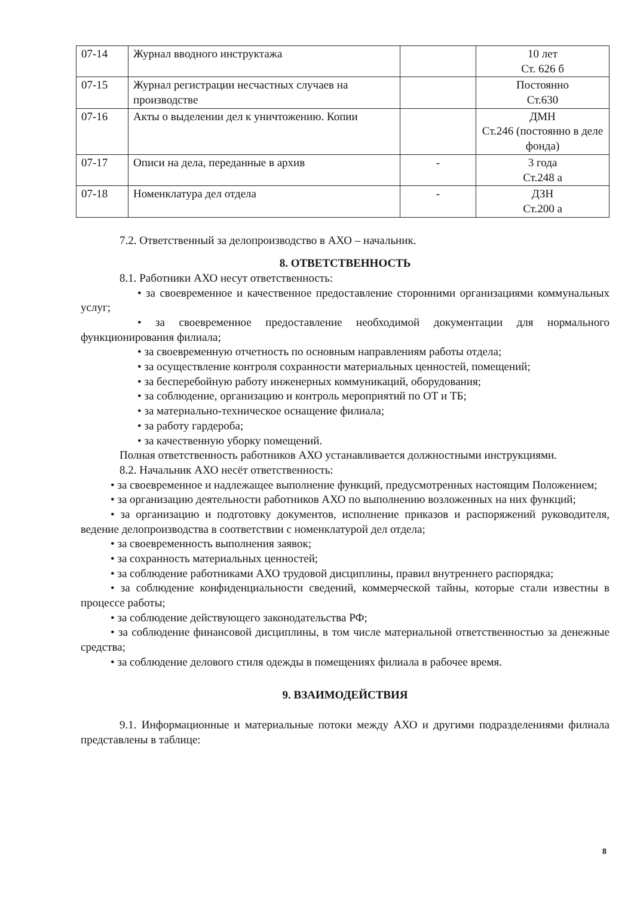| 07-14 | Журнал вводного инструктажа | | 10 лет Ст. 626 б |
| 07-15 | Журнал регистрации несчастных случаев на производстве | | Постоянно Ст.630 |
| 07-16 | Акты о выделении дел к уничтожению. Копии | | ДМН Ст.246 (постоянно в деле фонда) |
| 07-17 | Описи на дела, переданные в архив | - | 3 года Ст.248 а |
| 07-18 | Номенклатура дел отдела | - | ДЗН Ст.200 а |
7.2. Ответственный за делопроизводство в АХО – начальник.
8. ОТВЕТСТВЕННОСТЬ
8.1. Работники АХО несут ответственность:
• за своевременное и качественное предоставление сторонними организациями коммунальных услуг;
• за своевременное предоставление необходимой документации для нормального функционирования филиала;
• за своевременную отчетность по основным направлениям работы отдела;
• за осуществление контроля сохранности материальных ценностей, помещений;
• за бесперебойную работу инженерных коммуникаций, оборудования;
• за соблюдение, организацию и контроль мероприятий по ОТ и ТБ;
• за материально-техническое оснащение филиала;
• за работу гардероба;
• за качественную уборку помещений.
Полная ответственность работников АХО устанавливается должностными инструкциями.
8.2. Начальник АХО несёт ответственность:
• за своевременное и надлежащее выполнение функций, предусмотренных настоящим Положением;
• за организацию деятельности работников АХО по выполнению возложенных на них функций;
• за организацию и подготовку документов, исполнение приказов и распоряжений руководителя, ведение делопроизводства в соответствии с номенклатурой дел отдела;
• за своевременность выполнения заявок;
• за сохранность материальных ценностей;
• за соблюдение работниками АХО трудовой дисциплины, правил внутреннего распорядка;
• за соблюдение конфиденциальности сведений, коммерческой тайны, которые стали известны в процессе работы;
• за соблюдение действующего законодательства РФ;
• за соблюдение финансовой дисциплины, в том числе материальной ответственностью за денежные средства;
• за соблюдение делового стиля одежды в помещениях филиала в рабочее время.
9. ВЗАИМОДЕЙСТВИЯ
9.1. Информационные и материальные потоки между АХО и другими подразделениями филиала представлены в таблице:
8